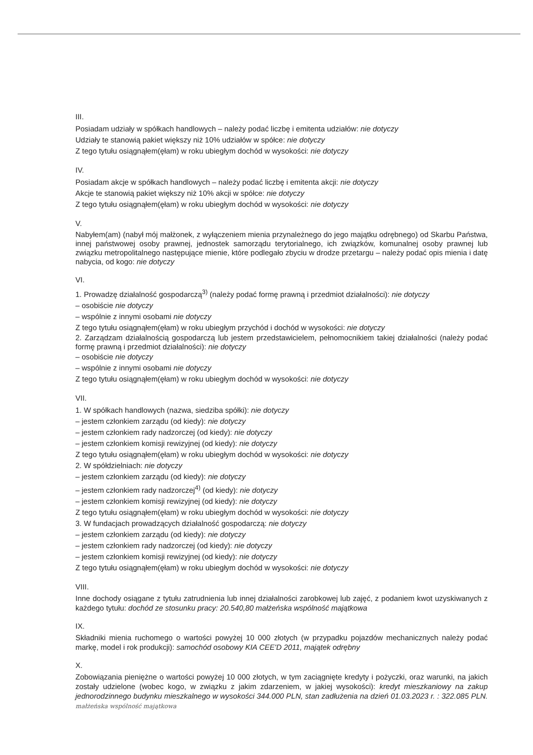III.
Posiadam udziały w spółkach handlowych – należy podać liczbę i emitenta udziałów: nie dotyczy
Udziały te stanowią pakiet większy niż 10% udziałów w spółce: nie dotyczy
Z tego tytułu osiągnąłem(ęłam) w roku ubiegłym dochód w wysokości: nie dotyczy
IV.
Posiadam akcje w spółkach handlowych – należy podać liczbę i emitenta akcji: nie dotyczy
Akcje te stanowią pakiet większy niż 10% akcji w spółce: nie dotyczy
Z tego tytułu osiągnąłem(ęłam) w roku ubiegłym dochód w wysokości: nie dotyczy
V.
Nabyłem(am) (nabył mój małżonek, z wyłączeniem mienia przynależnego do jego majątku odrębnego) od Skarbu Państwa, innej państwowej osoby prawnej, jednostek samorządu terytorialnego, ich związków, komunalnej osoby prawnej lub związku metropolitalnego następujące mienie, które podlegało zbyciu w drodze przetargu – należy podać opis mienia i datę nabycia, od kogo: nie dotyczy
VI.
1. Prowadzę działalność gospodarczą<sup>3)</sup> (należy podać formę prawną i przedmiot działalności): nie dotyczy
– osobiście nie dotyczy
– wspólnie z innymi osobami nie dotyczy
Z tego tytułu osiągnąłem(ęłam) w roku ubiegłym przychód i dochód w wysokości: nie dotyczy
2. Zarządzam działalnością gospodarczą lub jestem przedstawicielem, pełnomocnikiem takiej działalności (należy podać formę prawną i przedmiot działalności): nie dotyczy
– osobiście nie dotyczy
– wspólnie z innymi osobami nie dotyczy
Z tego tytułu osiągnąłem(ęłam) w roku ubiegłym dochód w wysokości: nie dotyczy
VII.
1. W spółkach handlowych (nazwa, siedziba spółki): nie dotyczy
– jestem członkiem zarządu (od kiedy): nie dotyczy
– jestem członkiem rady nadzorczej (od kiedy): nie dotyczy
– jestem członkiem komisji rewizyjnej (od kiedy): nie dotyczy
Z tego tytułu osiągnąłem(ęłam) w roku ubiegłym dochód w wysokości: nie dotyczy
2. W spółdzielniach: nie dotyczy
– jestem członkiem zarządu (od kiedy): nie dotyczy
– jestem członkiem rady nadzorczej<sup>4)</sup> (od kiedy): nie dotyczy
– jestem członkiem komisji rewizyjnej (od kiedy): nie dotyczy
Z tego tytułu osiągnąłem(ęłam) w roku ubiegłym dochód w wysokości: nie dotyczy
3. W fundacjach prowadzących działalność gospodarczą: nie dotyczy
– jestem członkiem zarządu (od kiedy): nie dotyczy
– jestem członkiem rady nadzorczej (od kiedy): nie dotyczy
– jestem członkiem komisji rewizyjnej (od kiedy): nie dotyczy
Z tego tytułu osiągnąłem(ęłam) w roku ubiegłym dochód w wysokości: nie dotyczy
VIII.
Inne dochody osiągane z tytułu zatrudnienia lub innej działalności zarobkowej lub zajęć, z podaniem kwot uzyskiwanych z każdego tytułu: dochód ze stosunku pracy: 20.540,80 małżeńska wspólność majątkowa
IX.
Składniki mienia ruchomego o wartości powyżej 10 000 złotych (w przypadku pojazdów mechanicznych należy podać markę, model i rok produkcji): samochód osobowy KIA CEE'D 2011, majątek odrębny
X.
Zobowiązania pieniężne o wartości powyżej 10 000 złotych, w tym zaciągnięte kredyty i pożyczki, oraz warunki, na jakich zostały udzielone (wobec kogo, w związku z jakim zdarzeniem, w jakiej wysokości): kredyt mieszkaniowy na zakup jednorodzinnego budynku mieszkalnego w wysokości 344.000 PLN, stan zadłużenia na dzień 01.03.2023 r. : 322.085 PLN. małżeńska wspólność majątkowa